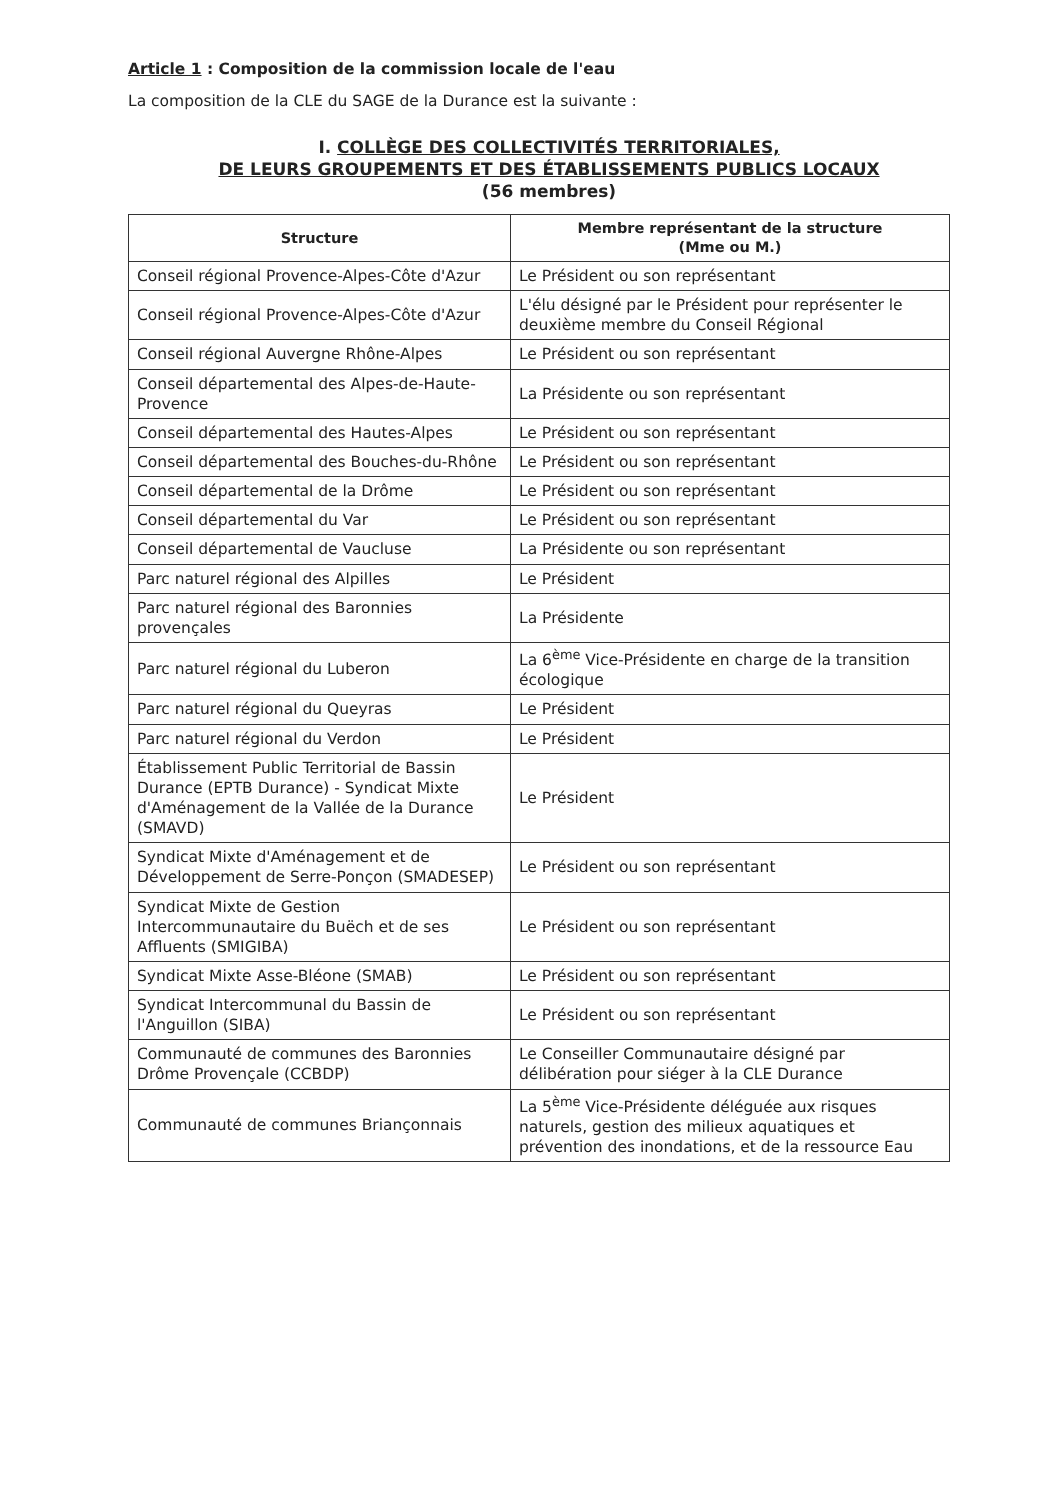Article 1 : Composition de la commission locale de l'eau
La composition de la CLE du SAGE de la Durance est la suivante :
I. COLLÈGE DES COLLECTIVITÉS TERRITORIALES,
DE LEURS GROUPEMENTS ET DES ÉTABLISSEMENTS PUBLICS LOCAUX
(56 membres)
| Structure | Membre représentant de la structure (Mme ou M.) |
| --- | --- |
| Conseil régional Provence-Alpes-Côte d'Azur | Le Président ou son représentant |
| Conseil régional Provence-Alpes-Côte d'Azur | L'élu désigné par le Président pour représenter le deuxième membre du Conseil Régional |
| Conseil régional Auvergne Rhône-Alpes | Le Président ou son représentant |
| Conseil départemental des Alpes-de-Haute-Provence | La Présidente ou son représentant |
| Conseil départemental des Hautes-Alpes | Le Président ou son représentant |
| Conseil départemental des Bouches-du-Rhône | Le Président ou son représentant |
| Conseil départemental de la Drôme | Le Président ou son représentant |
| Conseil départemental du Var | Le Président ou son représentant |
| Conseil départemental de Vaucluse | La Présidente ou son représentant |
| Parc naturel régional des Alpilles | Le Président |
| Parc naturel régional des Baronnies provençales | La Présidente |
| Parc naturel régional du Luberon | La 6<sup>ème</sup> Vice-Présidente en charge de la transition écologique |
| Parc naturel régional du Queyras | Le Président |
| Parc naturel régional du Verdon | Le Président |
| Établissement Public Territorial de Bassin Durance (EPTB Durance) - Syndicat Mixte d'Aménagement de la Vallée de la Durance (SMAVD) | Le Président |
| Syndicat Mixte d'Aménagement et de Développement de Serre-Ponçon (SMADESEP) | Le Président ou son représentant |
| Syndicat Mixte de Gestion Intercommunautaire du Buëch et de ses Affluents (SMIGIBA) | Le Président ou son représentant |
| Syndicat Mixte Asse-Bléone (SMAB) | Le Président ou son représentant |
| Syndicat Intercommunal du Bassin de l'Anguillon (SIBA) | Le Président ou son représentant |
| Communauté de communes des Baronnies Drôme Provençale (CCBDP) | Le Conseiller Communautaire désigné par délibération pour siéger à la CLE Durance |
| Communauté de communes Briançonnais | La 5<sup>ème</sup> Vice-Présidente déléguée aux risques naturels, gestion des milieux aquatiques et prévention des inondations, et de la ressource Eau |